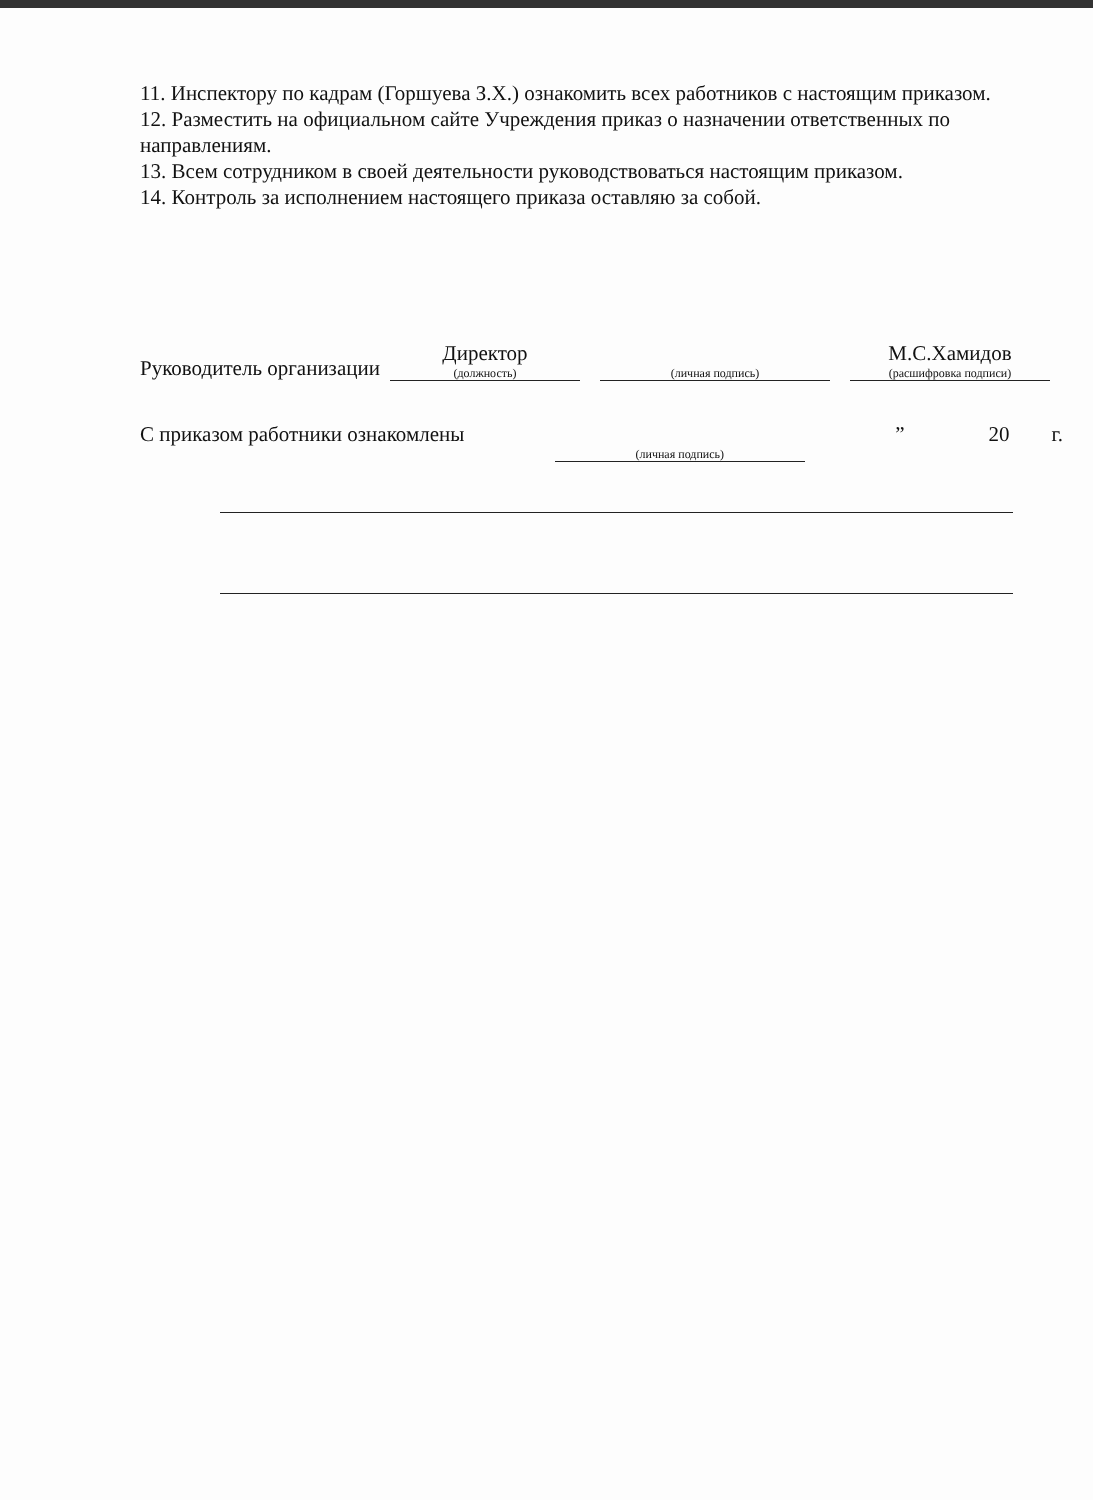11. Инспектору по кадрам (Горшуева З.Х.) ознакомить всех работников с настоящим приказом.
12. Разместить на официальном сайте Учреждения приказ о назначении ответственных по направлениям.
13. Всем сотрудником в своей деятельности руководствоваться настоящим приказом.
14. Контроль за исполнением настоящего приказа оставляю за собой.
Руководитель организации Директор
(должность) (личная подпись) М.С.Хамидов
(расшифровка подписи)
С приказом работники ознакомлены (личная подпись) ” 20 г.